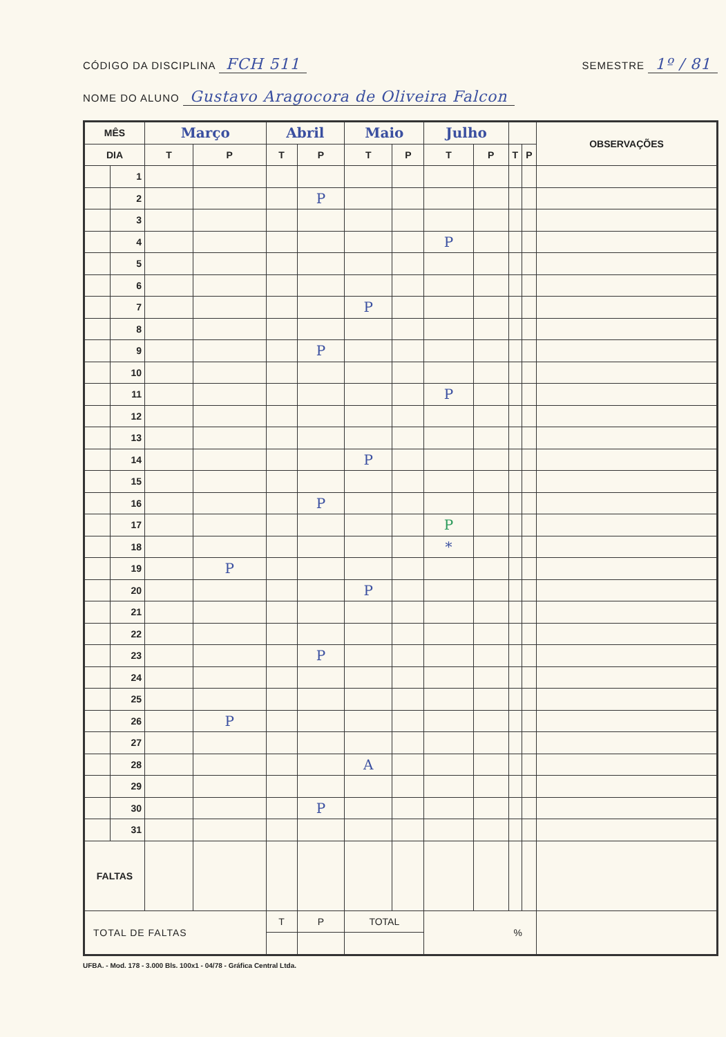CÓDIGO DA DISCIPLINA FCH 511
SEMESTRE 1º / 81
NOME DO ALUNO Gustavo Aragocora de Oliveira Falcon
| MÊS | | Março | | Abril | | Maio | | Julho | | | | OBSERVAÇÕES |
| --- | --- | --- | --- | --- | --- | --- | --- | --- | --- | --- | --- | --- |
| DIA | | T | P | T | P | T | P | T | P | T | P | |
| | 1 | | | | | | | | | | | |
| | 2 | | | | P | | | | | | | |
| | 3 | | | | | | | | | | | |
| | 4 | | | | | | | P | | | | |
| | 5 | | | | | | | | | | | |
| | 6 | | | | | | | | | | | |
| | 7 | | | | | P | | | | | | |
| | 8 | | | | | | | | | | | |
| | 9 | | | | P | | | | | | | |
| | 10 | | | | | | | | | | | |
| | 11 | | | | | | | P | | | | |
| | 12 | | | | | | | | | | | |
| | 13 | | | | | | | | | | | |
| | 14 | | | | | P | | | | | | |
| | 15 | | | | | | | | | | | |
| | 16 | | | | P | | | | | | | |
| | 17 | | | | | | | P | | | | |
| | 18 | | | | | | | * | | | | |
| | 19 | | P | | | | | | | | | |
| | 20 | | | | | P | | | | | | |
| | 21 | | | | | | | | | | | |
| | 22 | | | | | | | | | | | |
| | 23 | | | | P | | | | | | | |
| | 24 | | | | | | | | | | | |
| | 25 | | | | | | | | | | | |
| | 26 | | P | | | | | | | | | |
| | 27 | | | | | | | | | | | |
| | 28 | | | | | A | | | | | | |
| | 29 | | | | | | | | | | | |
| | 30 | | | | P | | | | | | | |
| | 31 | | | | | | | | | | | |
| FALTAS | | | | | | | | | | | | |
| TOTAL DE FALTAS | | | | T | P | TOTAL | | % | | | | |
UFBA. - Mod. 178 - 3.000 Bls. 100x1 - 04/78 - Gráfica Central Ltda.